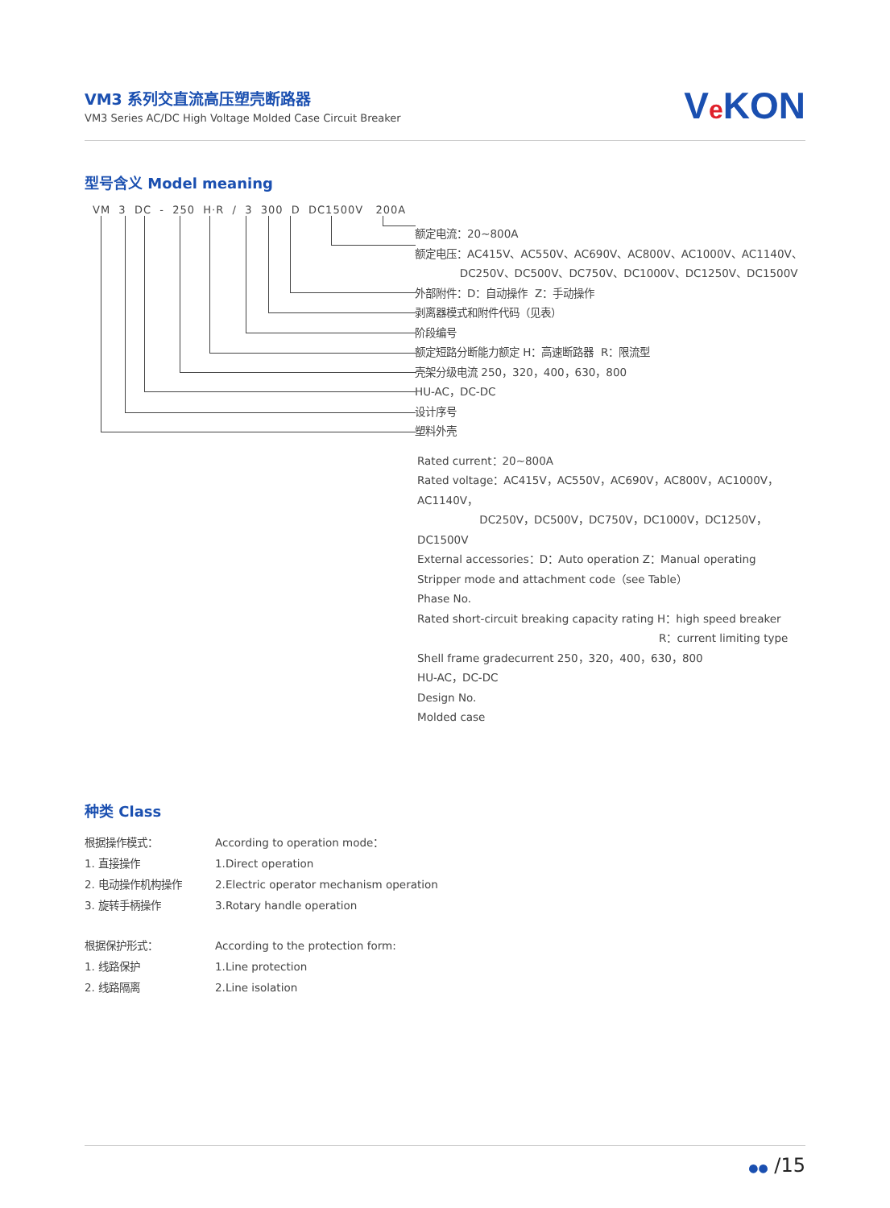VM3 系列交直流高压塑壳断路器
VM3 Series AC/DC High Voltage Molded Case Circuit Breaker
Ve KON
型号含义 Model meaning
VM 3 DC - 250 H·R / 3 300 D DC1500V 200A
额定电流：20~800A
额定电压：AC415V、AC550V、AC690V、AC800V、AC1000V、AC1140V、
DC250V、DC500V、DC750V、DC1000V、DC1250V、DC1500V
外部附件：D：自动操作 Z：手动操作
剥离器模式和附件代码（见表）
阶段编号
额定短路分断能力额定 H：高速断路器 R：限流型
壳架分级电流 250，320，400，630，800
HU-AC，DC-DC
设计序号
塑料外壳
Rated current：20~800A
Rated voltage：AC415V，AC550V，AC690V，AC800V，AC1000V，AC1140V，
DC250V，DC500V，DC750V，DC1000V，DC1250V，DC1500V
External accessories：D：Auto operation Z：Manual operating
Stripper mode and attachment code（see Table）
Phase No.
Rated short-circuit breaking capacity rating H：high speed breaker
R：current limiting type
Shell frame gradecurrent 250，320，400，630，800
HU-AC，DC-DC
Design No.
Molded case
种类 Class
根据操作模式：
According to operation mode：
1. 直接操作
1.Direct operation
2. 电动操作机构操作
2.Electric operator mechanism operation
3. 旋转手柄操作
3.Rotary handle operation
根据保护形式：
According to the protection form:
1. 线路保护
1.Line protection
2. 线路隔离
2.Line isolation
●● /15